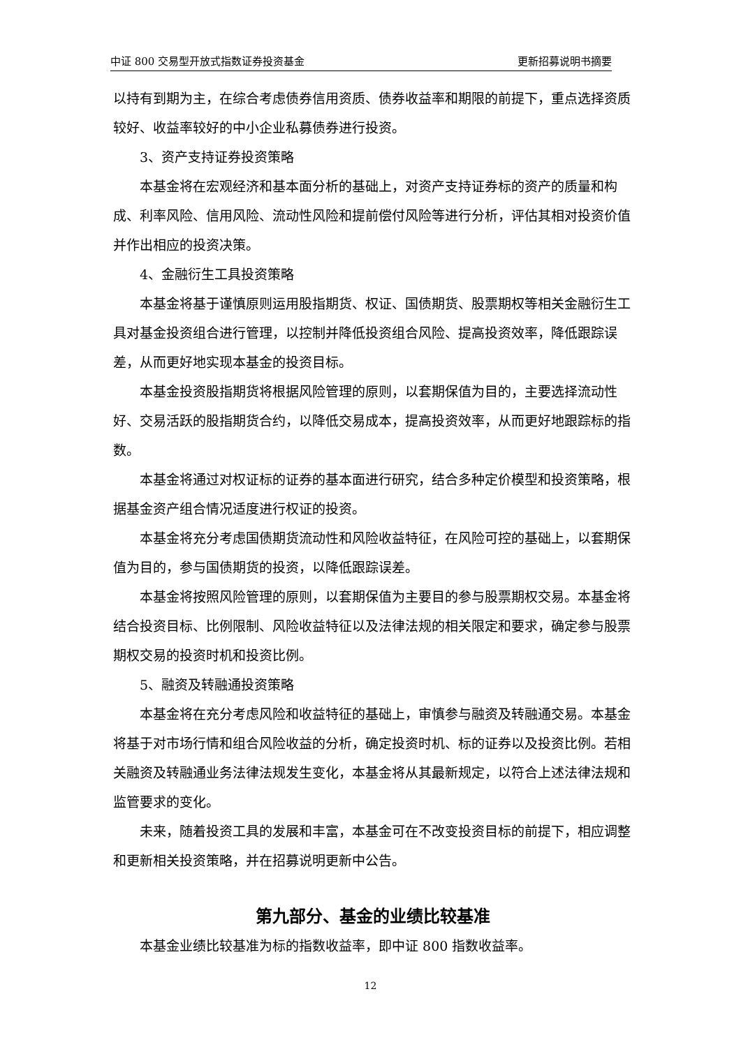中证 800 交易型开放式指数证券投资基金 更新招募说明书摘要
以持有到期为主，在综合考虑债券信用资质、债券收益率和期限的前提下，重点选择资质较好、收益率较好的中小企业私募债券进行投资。
3、资产支持证券投资策略
本基金将在宏观经济和基本面分析的基础上，对资产支持证券标的资产的质量和构成、利率风险、信用风险、流动性风险和提前偿付风险等进行分析，评估其相对投资价值并作出相应的投资决策。
4、金融衍生工具投资策略
本基金将基于谨慎原则运用股指期货、权证、国债期货、股票期权等相关金融衍生工具对基金投资组合进行管理，以控制并降低投资组合风险、提高投资效率，降低跟踪误差，从而更好地实现本基金的投资目标。
本基金投资股指期货将根据风险管理的原则，以套期保值为目的，主要选择流动性好、交易活跃的股指期货合约，以降低交易成本，提高投资效率，从而更好地跟踪标的指数。
本基金将通过对权证标的证券的基本面进行研究，结合多种定价模型和投资策略，根据基金资产组合情况适度进行权证的投资。
本基金将充分考虑国债期货流动性和风险收益特征，在风险可控的基础上，以套期保值为目的，参与国债期货的投资，以降低跟踪误差。
本基金将按照风险管理的原则，以套期保值为主要目的参与股票期权交易。本基金将结合投资目标、比例限制、风险收益特征以及法律法规的相关限定和要求，确定参与股票期权交易的投资时机和投资比例。
5、融资及转融通投资策略
本基金将在充分考虑风险和收益特征的基础上，审慎参与融资及转融通交易。本基金将基于对市场行情和组合风险收益的分析，确定投资时机、标的证券以及投资比例。若相关融资及转融通业务法律法规发生变化，本基金将从其最新规定，以符合上述法律法规和监管要求的变化。
未来，随着投资工具的发展和丰富，本基金可在不改变投资目标的前提下，相应调整和更新相关投资策略，并在招募说明更新中公告。
第九部分、基金的业绩比较基准
本基金业绩比较基准为标的指数收益率，即中证 800 指数收益率。
12